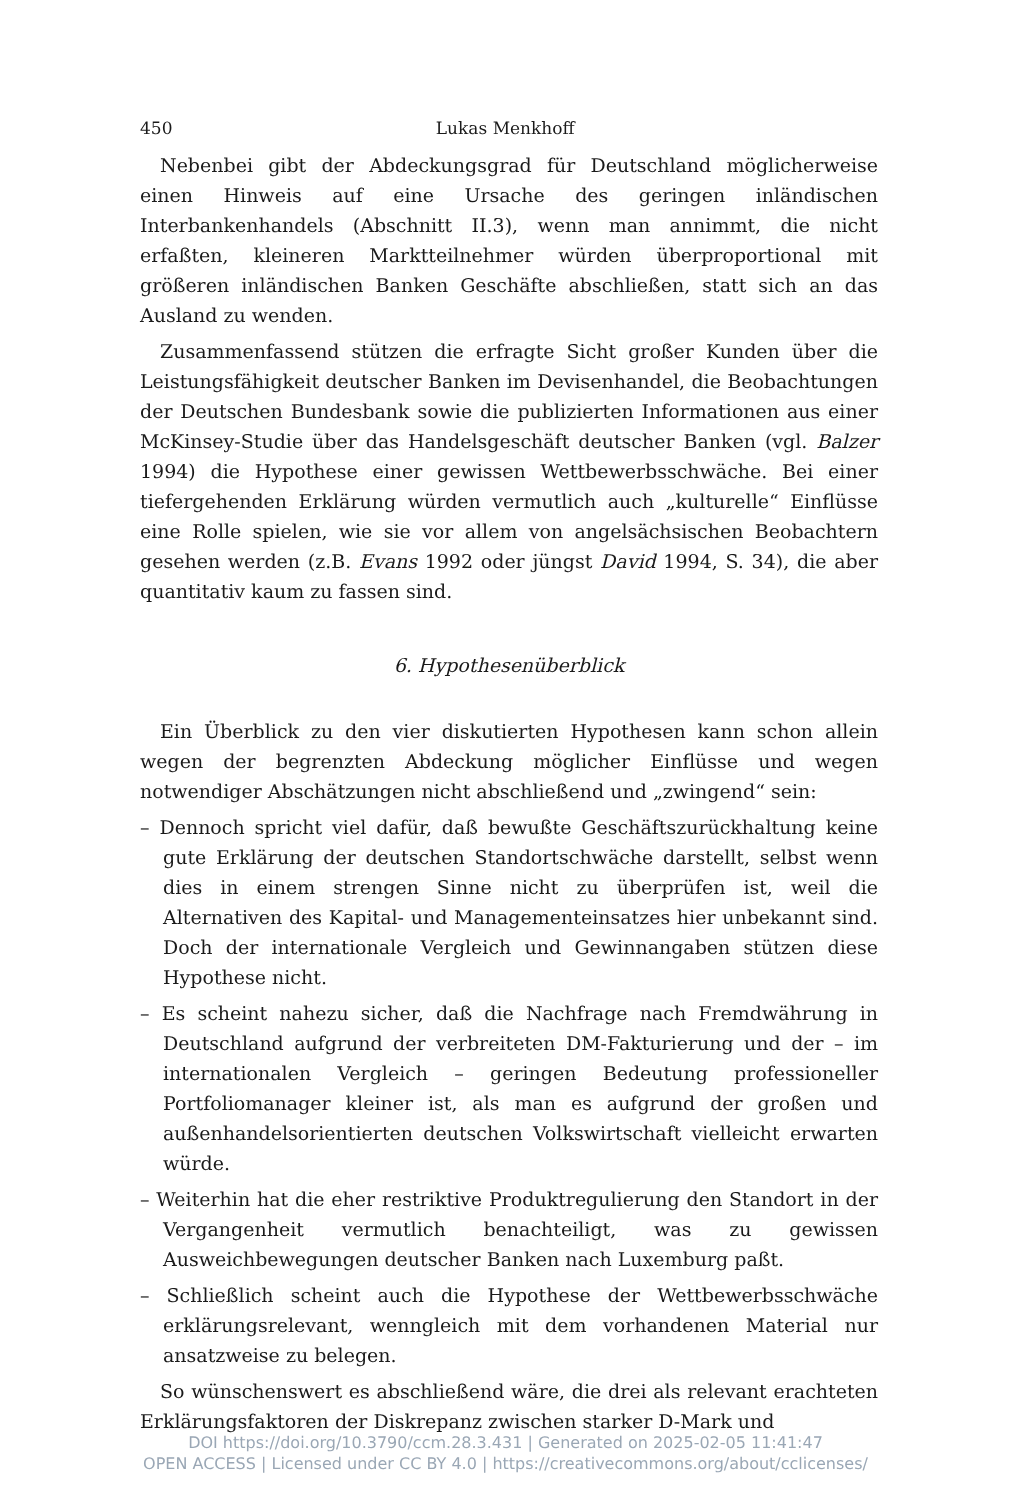450 Lukas Menkhoff
Nebenbei gibt der Abdeckungsgrad für Deutschland möglicherweise einen Hinweis auf eine Ursache des geringen inländischen Interbankenhandels (Abschnitt II.3), wenn man annimmt, die nicht erfaßten, kleineren Marktteilnehmer würden überproportional mit größeren inländischen Banken Geschäfte abschließen, statt sich an das Ausland zu wenden.
Zusammenfassend stützen die erfragte Sicht großer Kunden über die Leistungsfähigkeit deutscher Banken im Devisenhandel, die Beobachtungen der Deutschen Bundesbank sowie die publizierten Informationen aus einer McKinsey-Studie über das Handelsgeschäft deutscher Banken (vgl. Balzer 1994) die Hypothese einer gewissen Wettbewerbsschwäche. Bei einer tiefergehenden Erklärung würden vermutlich auch „kulturelle“ Einflüsse eine Rolle spielen, wie sie vor allem von angelsächsischen Beobachtern gesehen werden (z.B. Evans 1992 oder jüngst David 1994, S. 34), die aber quantitativ kaum zu fassen sind.
6. Hypothesenüberblick
Ein Überblick zu den vier diskutierten Hypothesen kann schon allein wegen der begrenzten Abdeckung möglicher Einflüsse und wegen notwendiger Abschätzungen nicht abschließend und „zwingend“ sein:
– Dennoch spricht viel dafür, daß bewußte Geschäftszurückhaltung keine gute Erklärung der deutschen Standortschwäche darstellt, selbst wenn dies in einem strengen Sinne nicht zu überprüfen ist, weil die Alternativen des Kapital- und Managementeinsatzes hier unbekannt sind. Doch der internationale Vergleich und Gewinnangaben stützen diese Hypothese nicht.
– Es scheint nahezu sicher, daß die Nachfrage nach Fremdwährung in Deutschland aufgrund der verbreiteten DM-Fakturierung und der – im internationalen Vergleich – geringen Bedeutung professioneller Portfoliomanager kleiner ist, als man es aufgrund der großen und außenhandelsorientierten deutschen Volkswirtschaft vielleicht erwarten würde.
– Weiterhin hat die eher restriktive Produktregulierung den Standort in der Vergangenheit vermutlich benachteiligt, was zu gewissen Ausweichbewegungen deutscher Banken nach Luxemburg paßt.
– Schließlich scheint auch die Hypothese der Wettbewerbsschwäche erklärungsrelevant, wenngleich mit dem vorhandenen Material nur ansatzweise zu belegen.
So wünschenswert es abschließend wäre, die drei als relevant erachteten Erklärungsfaktoren der Diskrepanz zwischen starker D-Mark und
DOI https://doi.org/10.3790/ccm.28.3.431 | Generated on 2025-02-05 11:41:47
OPEN ACCESS | Licensed under CC BY 4.0 | https://creativecommons.org/about/cclicenses/